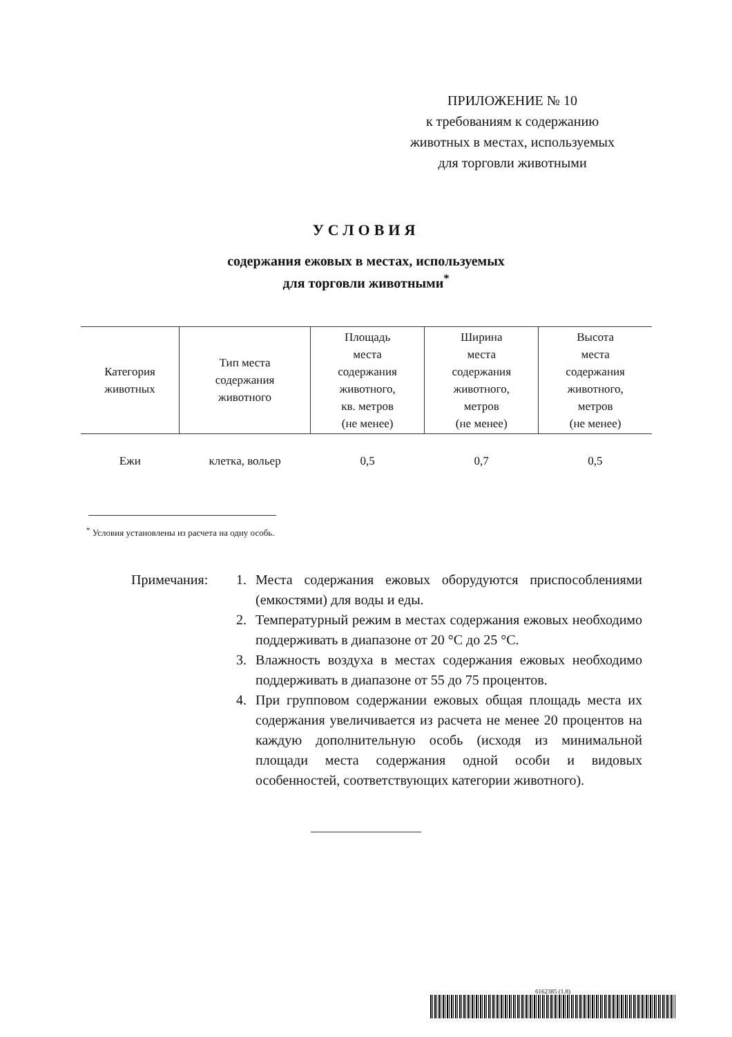ПРИЛОЖЕНИЕ № 10
к требованиям к содержанию
животных в местах, используемых
для торговли животными
УСЛОВИЯ
содержания ежовых в местах, используемых
для торговли животными<sup>*</sup>
| Категория животных | Тип места содержания животного | Площадь места содержания животного, кв. метров (не менее) | Ширина места содержания животного, метров (не менее) | Высота места содержания животного, метров (не менее) |
| --- | --- | --- | --- | --- |
| Ежи | клетка, вольер | 0,5 | 0,7 | 0,5 |
<sup>*</sup> Условия установлены из расчета на одну особь.
Примечания: 1. Места содержания ежовых оборудуются приспособлениями (емкостями) для воды и еды.
2. Температурный режим в местах содержания ежовых необходимо поддерживать в диапазоне от 20 °С до 25 °С.
3. Влажность воздуха в местах содержания ежовых необходимо поддерживать в диапазоне от 55 до 75 процентов.
4. При групповом содержании ежовых общая площадь места их содержания увеличивается из расчета не менее 20 процентов на каждую дополнительную особь (исходя из минимальной площади места содержания одной особи и видовых особенностей, соответствующих категории животного).
6162385 (1.8)